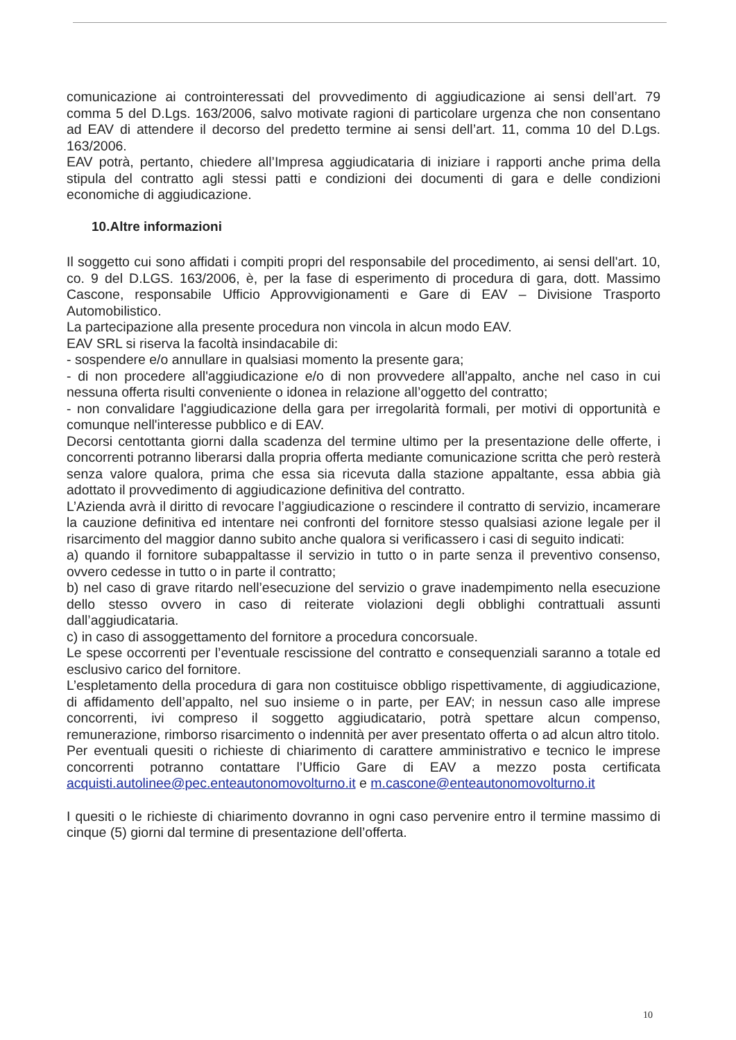comunicazione ai controinteressati del provvedimento di aggiudicazione ai sensi dell’art. 79 comma 5 del D.Lgs. 163/2006, salvo motivate ragioni di particolare urgenza che non consentano ad EAV di attendere il decorso del predetto termine ai sensi dell’art. 11, comma 10 del D.Lgs. 163/2006.
EAV potrà, pertanto, chiedere all’Impresa aggiudicataria di iniziare i rapporti anche prima della stipula del contratto agli stessi patti e condizioni dei documenti di gara e delle condizioni economiche di aggiudicazione.
10.Altre informazioni
Il soggetto cui sono affidati i compiti propri del responsabile del procedimento, ai sensi dell'art. 10, co. 9 del D.LGS. 163/2006, è, per la fase di esperimento di procedura di gara, dott. Massimo Cascone, responsabile Ufficio Approvvigionamenti e Gare di EAV – Divisione Trasporto Automobilistico.
La partecipazione alla presente procedura non vincola in alcun modo EAV.
EAV SRL si riserva la facoltà insindacabile di:
- sospendere e/o annullare in qualsiasi momento la presente gara;
- di non procedere all'aggiudicazione e/o di non provvedere all'appalto, anche nel caso in cui nessuna offerta risulti conveniente o idonea in relazione all’oggetto del contratto;
- non convalidare l'aggiudicazione della gara per irregolarità formali, per motivi di opportunità e comunque nell'interesse pubblico e di EAV.
Decorsi centottanta giorni dalla scadenza del termine ultimo per la presentazione delle offerte, i concorrenti potranno liberarsi dalla propria offerta mediante comunicazione scritta che però resterà senza valore qualora, prima che essa sia ricevuta dalla stazione appaltante, essa abbia già adottato il provvedimento di aggiudicazione definitiva del contratto.
L’Azienda avrà il diritto di revocare l’aggiudicazione o rescindere il contratto di servizio, incamerare la cauzione definitiva ed intentare nei confronti del fornitore stesso qualsiasi azione legale per il risarcimento del maggior danno subito anche qualora si verificassero i casi di seguito indicati:
a) quando il fornitore subappaltasse il servizio in tutto o in parte senza il preventivo consenso, ovvero cedesse in tutto o in parte il contratto;
b) nel caso di grave ritardo nell’esecuzione del servizio o grave inadempimento nella esecuzione dello stesso ovvero in caso di reiterate violazioni degli obblighi contrattuali assunti dall’aggiudicataria.
c) in caso di assoggettamento del fornitore a procedura concorsuale.
Le spese occorrenti per l’eventuale rescissione del contratto e consequenziali saranno a totale ed esclusivo carico del fornitore.
L’espletamento della procedura di gara non costituisce obbligo rispettivamente, di aggiudicazione, di affidamento dell’appalto, nel suo insieme o in parte, per EAV; in nessun caso alle imprese concorrenti, ivi compreso il soggetto aggiudicatario, potrà spettare alcun compenso, remunerazione, rimborso risarcimento o indennità per aver presentato offerta o ad alcun altro titolo.
Per eventuali quesiti o richieste di chiarimento di carattere amministrativo e tecnico le imprese concorrenti potranno contattare l’Ufficio Gare di EAV a mezzo posta certificata acquisti.autolinee@pec.enteautonomovolturno.it e m.cascone@enteautonomovolturno.it
I quesiti o le richieste di chiarimento dovranno in ogni caso pervenire entro il termine massimo di cinque (5) giorni dal termine di presentazione dell’offerta.
10